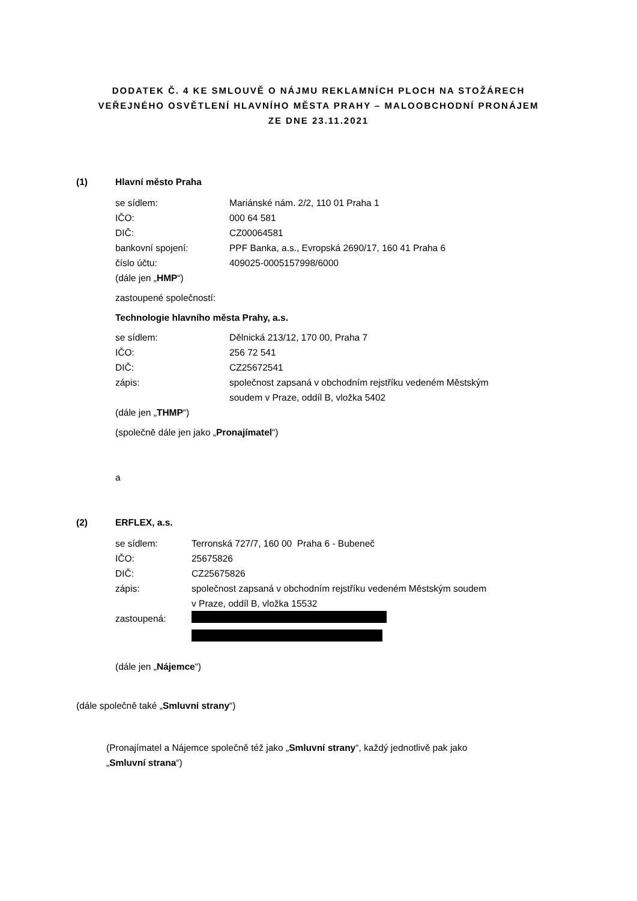DODATEK Č. 4 KE SMLOUVĚ O NÁJMU REKLAMNÍCH PLOCH NA STOŽÁRECH
VEŘEJNÉHO OSVĚTLENÍ HLAVNÍHO MĚSTA PRAHY – MALOOBCHODNÍ PRONÁJEM
ZE DNE 23.11.2021
(1) Hlavní město Praha
| se sídlem: | Mariánské nám. 2/2, 110 01 Praha 1 |
| IČO: | 000 64 581 |
| DIČ: | CZ00064581 |
| bankovní spojení: | PPF Banka, a.s., Evropská 2690/17, 160 41 Praha 6 |
| číslo účtu: | 409025-0005157998/6000 |
(dále jen „HMP“)
zastoupené společností:
Technologie hlavního města Prahy, a.s.
| se sídlem: | Dělnická 213/12, 170 00, Praha 7 |
| IČO: | 256 72 541 |
| DIČ: | CZ25672541 |
| zápis: | společnost zapsaná v obchodním rejstříku vedeném Městským soudem v Praze, oddíl B, vložka 5402 |
(dále jen „THMP“)
(společně dále jen jako „Pronajímatel“)
a
(2) ERFLEX, a.s.
| se sídlem: | Terronská 727/7, 160 00 Praha 6 - Bubeneč |
| IČO: | 25675826 |
| DIČ: | CZ25675826 |
| zápis: | společnost zapsaná v obchodním rejstříku vedeném Městským soudem v Praze, oddíl B, vložka 15532 |
| zastoupená: | |
(dále jen „Nájemce“)
(dále společně také „Smluvní strany“)
(Pronajímatel a Nájemce společně též jako „Smluvní strany“, každý jednotlivě pak jako
„Smluvní strana“)